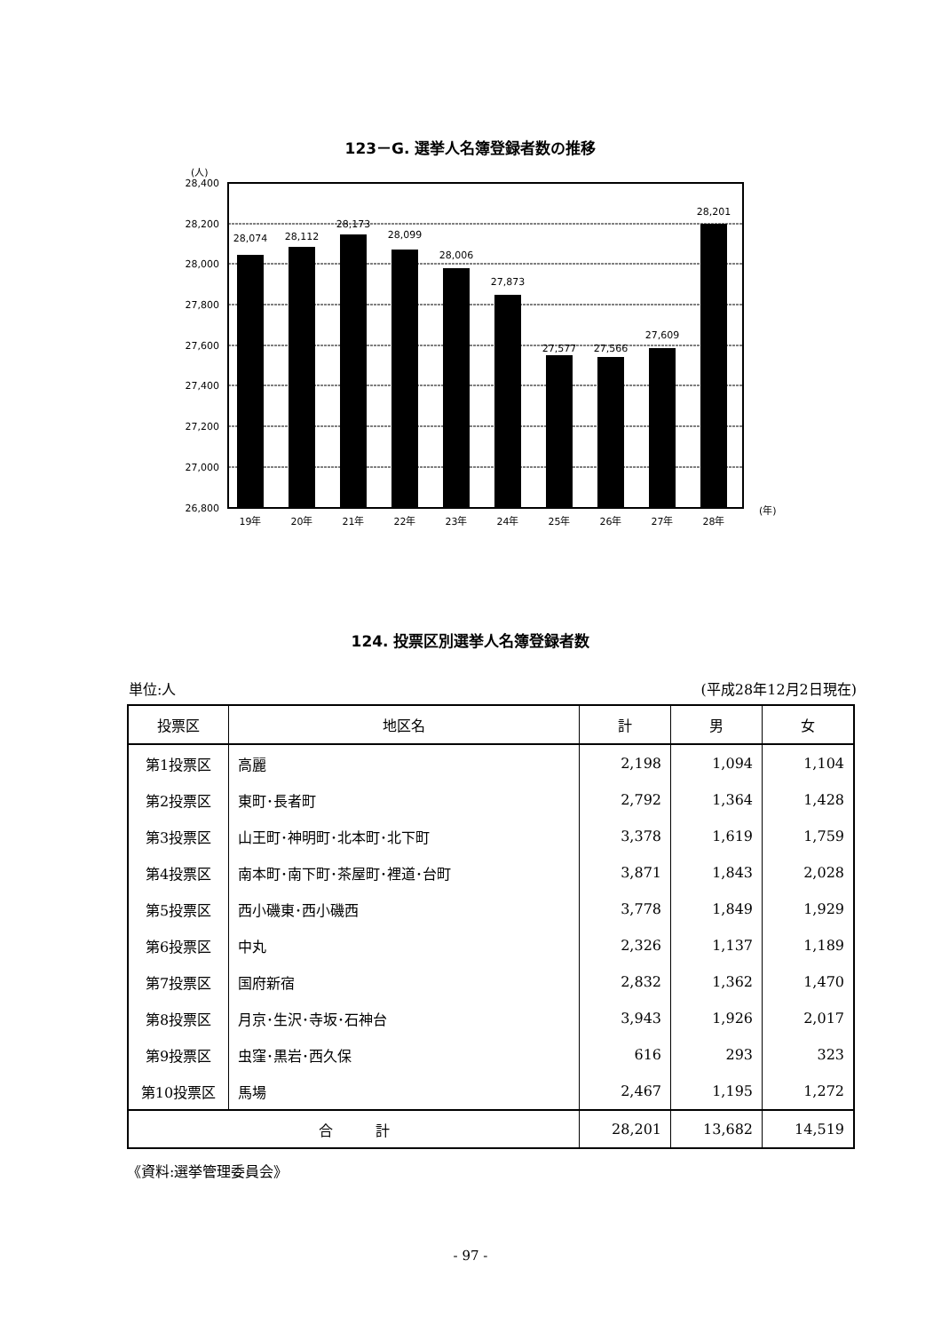123－G. 選挙人名簿登録者数の推移
(人)
28,400
28,200
28,000
27,800
27,600
27,400
27,200
27,000
26,800
28,074
28,112
28,173
28,099
28,006
27,873
27,577
27,566
27,609
28,201
19年
20年
21年
22年
23年
24年
25年
26年
27年
28年
(年)
124. 投票区別選挙人名簿登録者数
単位:人 (平成28年12月2日現在)
| 投票区 | 地区名 | 計 | 男 | 女 |
| --- | --- | --- | --- | --- |
| 第1投票区 | 高麗 | 2,198 | 1,094 | 1,104 |
| 第2投票区 | 東町･長者町 | 2,792 | 1,364 | 1,428 |
| 第3投票区 | 山王町･神明町･北本町･北下町 | 3,378 | 1,619 | 1,759 |
| 第4投票区 | 南本町･南下町･茶屋町･裡道･台町 | 3,871 | 1,843 | 2,028 |
| 第5投票区 | 西小磯東･西小磯西 | 3,778 | 1,849 | 1,929 |
| 第6投票区 | 中丸 | 2,326 | 1,137 | 1,189 |
| 第7投票区 | 国府新宿 | 2,832 | 1,362 | 1,470 |
| 第8投票区 | 月京･生沢･寺坂･石神台 | 3,943 | 1,926 | 2,017 |
| 第9投票区 | 虫窪･黒岩･西久保 | 616 | 293 | 323 |
| 第10投票区 | 馬場 | 2,467 | 1,195 | 1,272 |
| 合 計 | | 28,201 | 13,682 | 14,519 |
《資料:選挙管理委員会》
- 97 -